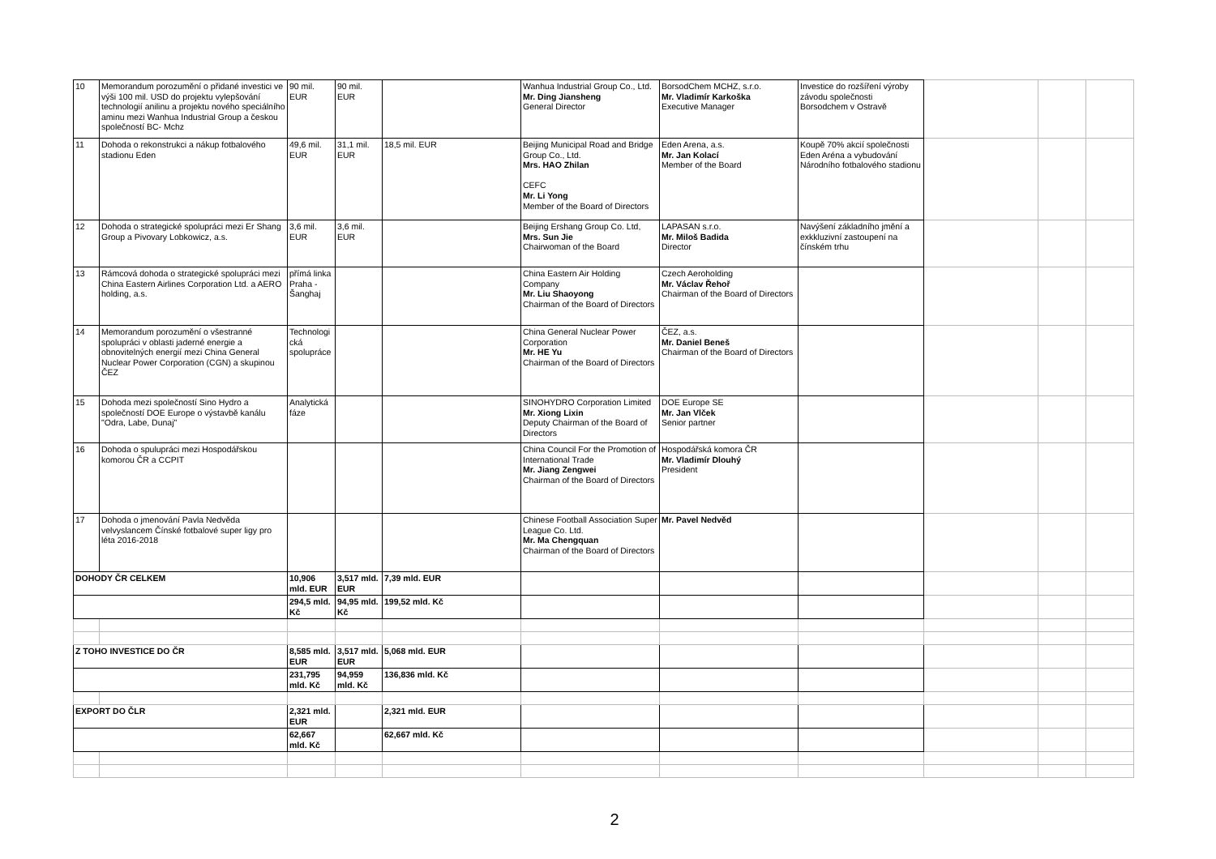| 10 | Memorandum porozumění o přidané investici ve výši 100 mil. USD do projektu vylepšování technologií anilinu a projektu nového speciálního aminu mezi Wanhua Industrial Group a českou společností BC- Mchz | 90 mil. EUR | 90 mil. EUR | | Wanhua Industrial Group Co., Ltd. Mr. Ding Jiansheng General Director | BorsodChem MCHZ, s.r.o. Mr. Vladimír Karkoška Executive Manager | Investice do rozšíření výroby závodu společnosti Borsodchem v Ostravě | | | |
| 11 | Dohoda o rekonstrukci a nákup fotbalového stadionu Eden | 49,6 mil. EUR | 31,1 mil. EUR | 18,5 mil. EUR | Beijing Municipal Road and Bridge Group Co., Ltd. Mrs. HAO Zhilan CEFC Mr. Li Yong Member of the Board of Directors | Eden Arena, a.s. Mr. Jan Kolací Member of the Board | Koupě 70% akcií společnosti Eden Aréna a vybudování Národního fotbalového stadionu | | | |
| 12 | Dohoda o strategické spolupráci mezi Er Shang Group a Pivovary Lobkowicz, a.s. | 3,6 mil. EUR | 3,6 mil. EUR | | Beijing Ershang Group Co. Ltd, Mrs. Sun Jie Chairwoman of the Board | LAPASAN s.r.o. Mr. Miloš Badida Director | Navýšení základního jmění a exkkluzivní zastoupení na čínském trhu | | | |
| 13 | Rámcová dohoda o strategické spolupráci mezi China Eastern Airlines Corporation Ltd. a AERO holding, a.s. | přímá linka Praha - Šanghaj | | | China Eastern Air Holding Company Mr. Liu Shaoyong Chairman of the Board of Directors | Czech Aeroholding Mr. Václav Řehoř Chairman of the Board of Directors | | | | |
| 14 | Memorandum porozumění o všestranné spolupráci v oblasti jaderné energie a obnovitelných energií mezi China General Nuclear Power Corporation (CGN) a skupinou ČEZ | Technologi cká spolupráce | | | China General Nuclear Power Corporation Mr. HE Yu Chairman of the Board of Directors | ČEZ, a.s. Mr. Daniel Beneš Chairman of the Board of Directors | | | | |
| 15 | Dohoda mezi společností Sino Hydro a společností DOE Europe o výstavbě kanálu "Odra, Labe, Dunaj" | Analytická fáze | | | SINOHYDRO Corporation Limited Mr. Xiong Lixin Deputy Chairman of the Board of Directors | DOE Europe SE Mr. Jan Vlček Senior partner | | | | |
| 16 | Dohoda o spulupráci mezi Hospodářskou komorou ČR a CCPIT | | | | China Council For the Promotion of International Trade Mr. Jiang Zengwei Chairman of the Board of Directors | Hospodářská komora ČR Mr. Vladimír Dlouhý President | | | | |
| 17 | Dohoda o jmenování Pavla Nedvěda velvyslancem Čínské fotbalové super ligy pro léta 2016-2018 | | | | Chinese Football Association Super League Co. Ltd. Mr. Ma Chengquan Chairman of the Board of Directors | Mr. Pavel Nedvěd | | | | |
| DOHODY ČR CELKEM | | 10,906 mld. EUR | 3,517 mld. EUR | 7,39 mld. EUR | | | | | | |
| | | 294,5 mld. Kč | 94,95 mld. Kč | 199,52 mld. Kč | | | | | | |
| Z TOHO INVESTICE DO ČR | | 8,585 mld. EUR | 3,517 mld. EUR | 5,068 mld. EUR | | | | | | |
| | | 231,795 mld. Kč | 94,959 mld. Kč | 136,836 mld. Kč | | | | | | |
| EXPORT DO ČLR | | 2,321 mld. EUR | | 2,321 mld. EUR | | | | | | |
| | | 62,667 mld. Kč | | 62,667 mld. Kč | | | | | | |
2